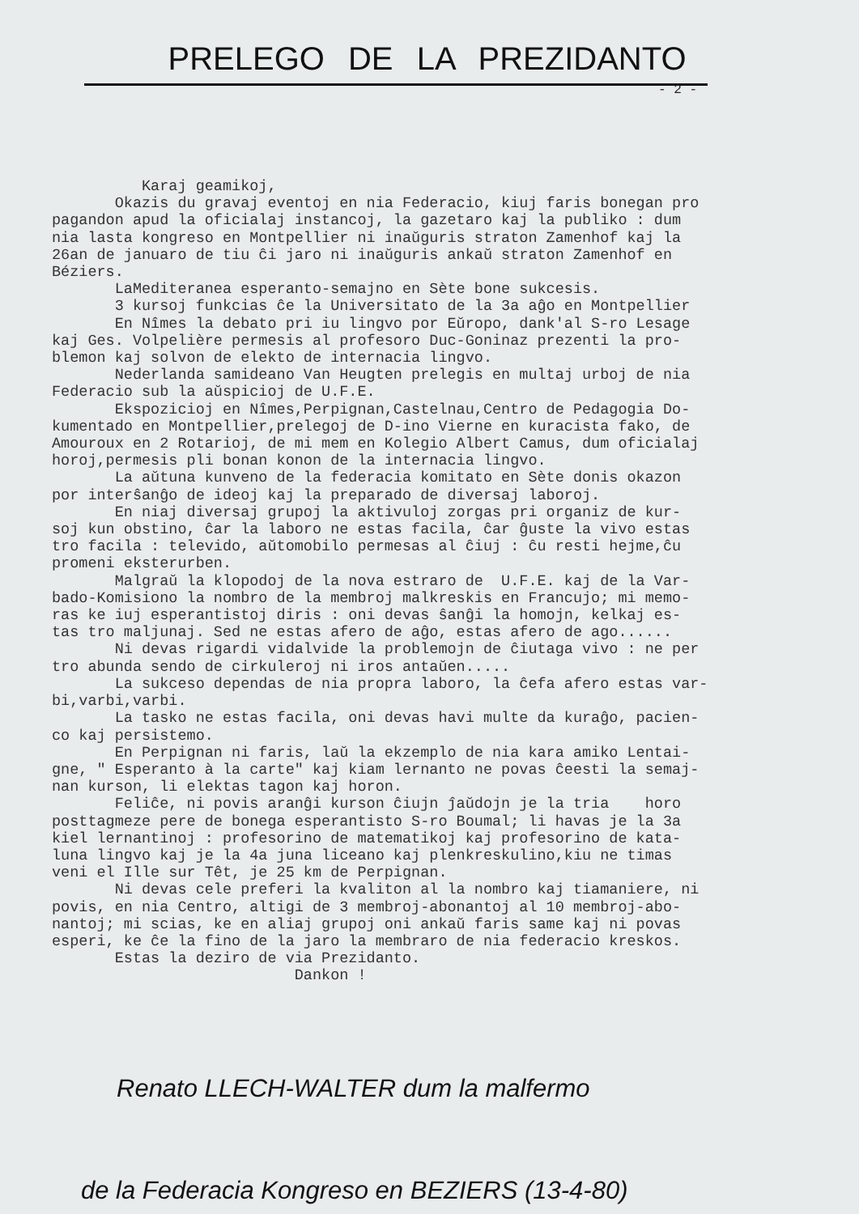PRELEGO DE LA PREZIDANTO
- 2 -
Karaj geamikoj, Okazis du gravaj eventoj en nia Federacio, kiuj faris bonegan pro pagandon apud la oficialaj instancoj, la gazetaro kaj la publiko : dum nia lasta kongreso en Montpellier ni inaŭguris straton Zamenhof kaj la 26an de januaro de tiu ĉi jaro ni inaŭguris ankaŭ straton Zamenhof en Béziers. LaMediteranea esperanto-semajno en Sète bone sukcesis. 3 kursoj funkcias ĉe la Universitato de la 3a aĝo en Montpellier En Nîmes la debato pri iu lingvo por Eŭropo, dank'al S-ro Lesage kaj Ges. Volpelière permesis al profesoro Duc-Goninaz prezenti la pro- blemon kaj solvon de elekto de internacia lingvo. Nederlanda samideano Van Heugten prelegis en multaj urboj de nia Federacio sub la aŭspicioj de U.F.E. Ekspozicioj en Nîmes,Perpignan,Castelnau,Centro de Pedagogia Do- kumentado en Montpellier,prelegoj de D-ino Vierne en kuracista fako, de Amouroux en 2 Rotarioj, de mi mem en Kolegio Albert Camus, dum oficialaj horoj,permesis pli bonan konon de la internacia lingvo. La aŭtuna kunveno de la federacia komitato en Sète donis okazon por interŝanĝo de ideoj kaj la preparado de diversaj laboroj. En niaj diversaj grupoj la aktivuloj zorgas pri organiz de kur- soj kun obstino, ĉar la laboro ne estas facila, ĉar ĝuste la vivo estas tro facila : televido, aŭtomobilo permesas al ĉiuj : ĉu resti hejme,ĉu promeni eksterurben. Malgraŭ la klopodoj de la nova estraro de U.F.E. kaj de la Var- bado-Komisiono la nombro de la membroj malkreskis en Francujo; mi memo- ras ke iuj esperantistoj diris : oni devas ŝanĝi la homojn, kelkaj es- tas tro maljunaj. Sed ne estas afero de aĝo, estas afero de ago...... Ni devas rigardi vidalvide la problemojn de ĉiutaga vivo : ne per tro abunda sendo de cirkuleroj ni iros antaŭen..... La sukceso dependas de nia propra laboro, la ĉefa afero estas var- bi,varbi,varbi. La tasko ne estas facila, oni devas havi multe da kuraĝo, pacien- co kaj persistemo. En Perpignan ni faris, laŭ la ekzemplo de nia kara amiko Lentai- gne, " Esperanto à la carte" kaj kiam lernanto ne povas ĉeesti la semaj- nan kurson, li elektas tagon kaj horon. Feliĉe, ni povis aranĝi kurson ĉiujn ĵaŭdojn je la tria horo posttagmeze pere de bonega esperantisto S-ro Boumal; li havas je la 3a kiel lernantinoj : profesorino de matematikoj kaj profesorino de kata- luna lingvo kaj je la 4a juna liceano kaj plenkreskulino,kiu ne timas veni el Ille sur Têt, je 25 km de Perpignan. Ni devas cele preferi la kvaliton al la nombro kaj tiamaniere, ni povis, en nia Centro, altigi de 3 membroj-abonantoj al 10 membroj-abo- nantoj; mi scias, ke en aliaj grupoj oni ankaŭ faris same kaj ni povas esperi, ke ĉe la fino de la jaro la membraro de nia federacio kreskos. Estas la deziro de via Prezidanto. Dankon !
Renato LLECH-WALTER dum la malfermo
de la Federacia Kongreso en BEZIERS (13-4-80)